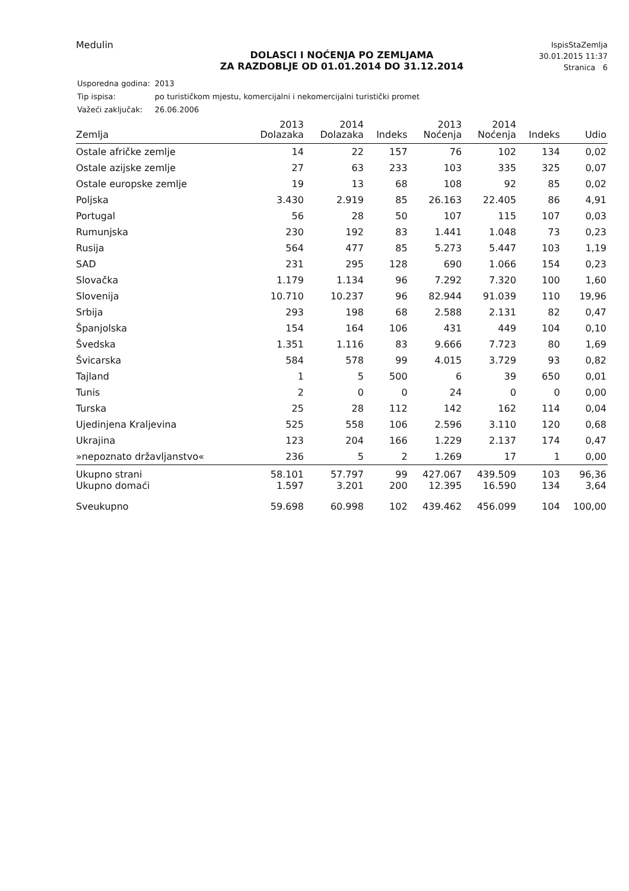Medulin
IspisStaZemlja
30.01.2015 11:37
Stranica 6
DOLASCI I NOĆENJA PO ZEMLJAMA
ZA RAZDOBLJE OD 01.01.2014 DO 31.12.2014
| Usporedna godina: | 2013 |
| Tip ispisa: | po turističkom mjestu, komercijalni i nekomercijalni turistički promet |
| Važeći zaključak: | 26.06.2006 |
| Zemlja | 2013 Dolazaka | 2014 Dolazaka | Indeks | 2013 Noćenja | 2014 Noćenja | Indeks | Udio |
| --- | --- | --- | --- | --- | --- | --- | --- |
| Ostale afričke zemlje | 14 | 22 | 157 | 76 | 102 | 134 | 0,02 |
| Ostale azijske zemlje | 27 | 63 | 233 | 103 | 335 | 325 | 0,07 |
| Ostale europske zemlje | 19 | 13 | 68 | 108 | 92 | 85 | 0,02 |
| Poljska | 3.430 | 2.919 | 85 | 26.163 | 22.405 | 86 | 4,91 |
| Portugal | 56 | 28 | 50 | 107 | 115 | 107 | 0,03 |
| Rumunjska | 230 | 192 | 83 | 1.441 | 1.048 | 73 | 0,23 |
| Rusija | 564 | 477 | 85 | 5.273 | 5.447 | 103 | 1,19 |
| SAD | 231 | 295 | 128 | 690 | 1.066 | 154 | 0,23 |
| Slovačka | 1.179 | 1.134 | 96 | 7.292 | 7.320 | 100 | 1,60 |
| Slovenija | 10.710 | 10.237 | 96 | 82.944 | 91.039 | 110 | 19,96 |
| Srbija | 293 | 198 | 68 | 2.588 | 2.131 | 82 | 0,47 |
| Španjolska | 154 | 164 | 106 | 431 | 449 | 104 | 0,10 |
| Švedska | 1.351 | 1.116 | 83 | 9.666 | 7.723 | 80 | 1,69 |
| Švicarska | 584 | 578 | 99 | 4.015 | 3.729 | 93 | 0,82 |
| Tajland | 1 | 5 | 500 | 6 | 39 | 650 | 0,01 |
| Tunis | 2 | 0 | 0 | 24 | 0 | 0 | 0,00 |
| Turska | 25 | 28 | 112 | 142 | 162 | 114 | 0,04 |
| Ujedinjena Kraljevina | 525 | 558 | 106 | 2.596 | 3.110 | 120 | 0,68 |
| Ukrajina | 123 | 204 | 166 | 1.229 | 2.137 | 174 | 0,47 |
| »nepoznato državljanstvo« | 236 | 5 | 2 | 1.269 | 17 | 1 | 0,00 |
| Ukupno strani | 58.101 | 57.797 | 99 | 427.067 | 439.509 | 103 | 96,36 |
| Ukupno domaći | 1.597 | 3.201 | 200 | 12.395 | 16.590 | 134 | 3,64 |
| Sveukupno | 59.698 | 60.998 | 102 | 439.462 | 456.099 | 104 | 100,00 |